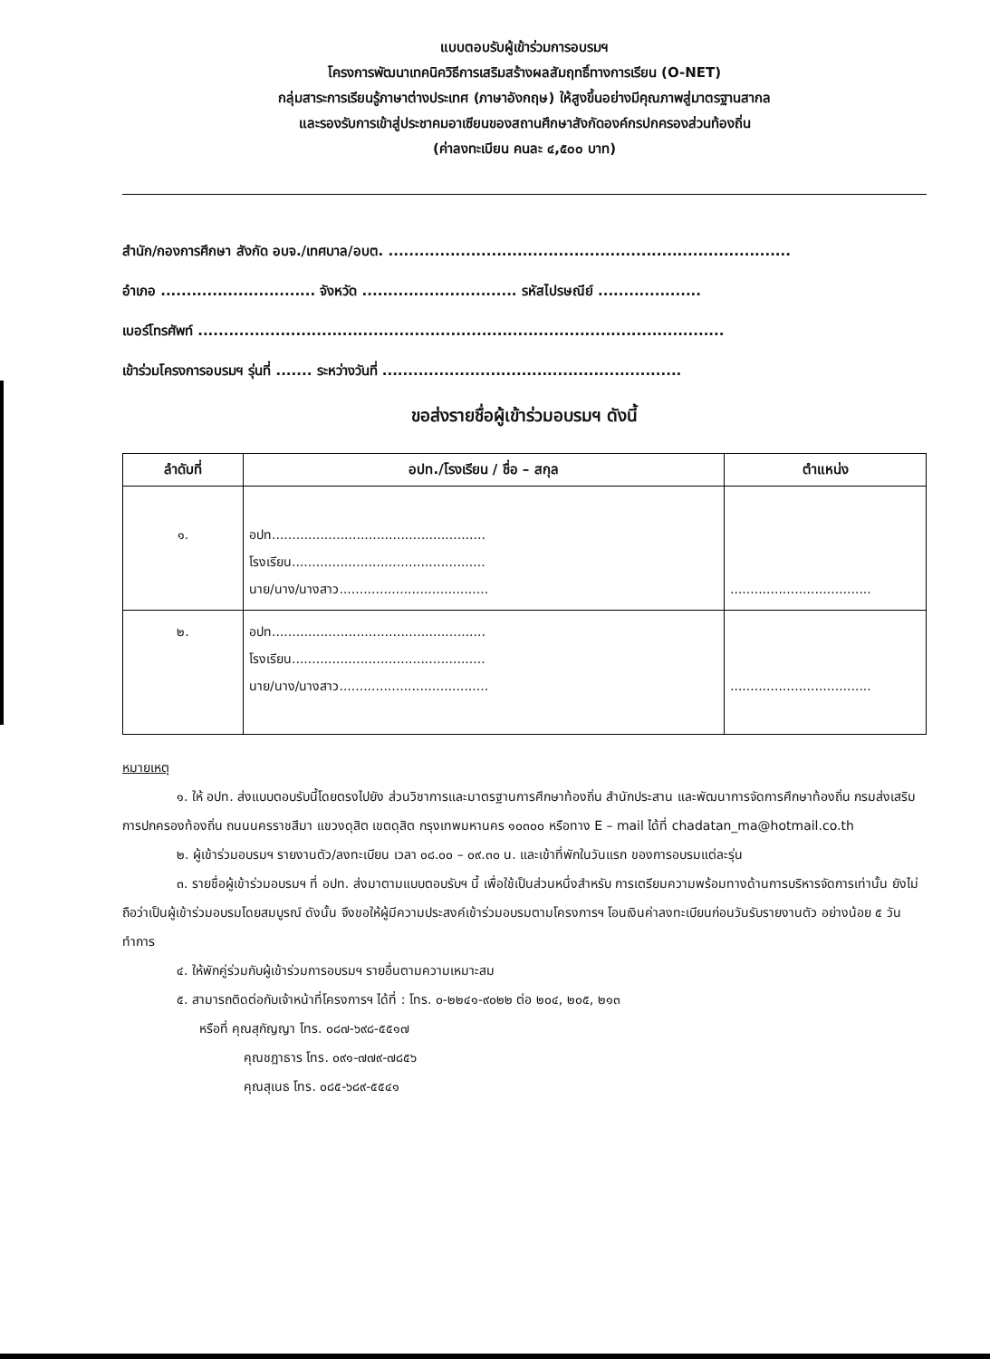แบบตอบรับผู้เข้าร่วมการอบรมฯ
โครงการพัฒนาเทคนิควิธีการเสริมสร้างผลสัมฤทธิ์ทางการเรียน (O-NET)
กลุ่มสาระการเรียนรู้ภาษาต่างประเทศ (ภาษาอังกฤษ) ให้สูงขึ้นอย่างมีคุณภาพสู่มาตรฐานสากล
และรองรับการเข้าสู่ประชาคมอาเซียนของสถานศึกษาสังกัดองค์กรปกครองส่วนท้องถิ่น
(ค่าลงทะเบียน คนละ ๔,๕๐๐ บาท)
สำนัก/กองการศึกษา สังกัด อบจ./เทศบาล/อบต. ..............................................................................
อำเภอ .............................. จังหวัด .............................. รหัสไปรษณีย์ ....................
เบอร์โทรศัพท์ ......................................................................................................
เข้าร่วมโครงการอบรมฯ รุ่นที่ ....... ระหว่างวันที่ ..........................................................
ขอส่งรายชื่อผู้เข้าร่วมอบรมฯ ดังนี้
| ลำดับที่ | อปท./โรงเรียน / ชื่อ – สกุล | ตำแหน่ง |
| --- | --- | --- |
| ๑. | อปท..................................................... โรงเรียน................................................ นาย/นาง/นางสาว..................................... | ................................... |
| ๒. | อปท..................................................... โรงเรียน................................................ นาย/นาง/นางสาว..................................... | ................................... |
หมายเหตุ
๑. ให้ อปท. ส่งแบบตอบรับนี้โดยตรงไปยัง ส่วนวิชาการและมาตรฐานการศึกษาท้องถิ่น สำนักประสาน และพัฒนาการจัดการศึกษาท้องถิ่น กรมส่งเสริมการปกครองท้องถิ่น ถนนนครราชสีมา แขวงดุสิต เขตดุสิต กรุงเทพมหานคร ๑๐๓๐๐ หรือทาง E – mail ได้ที่ chadatan_ma@hotmail.co.th
๒. ผู้เข้าร่วมอบรมฯ รายงานตัว/ลงทะเบียน เวลา ๐๘.๐๐ – ๐๙.๓๐ น. และเข้าที่พักในวันแรก ของการอบรมแต่ละรุ่น
๓. รายชื่อผู้เข้าร่วมอบรมฯ ที่ อปท. ส่งมาตามแบบตอบรับฯ นี้ เพื่อใช้เป็นส่วนหนึ่งสำหรับ การเตรียมความพร้อมทางด้านการบริหารจัดการเท่านั้น ยังไม่ถือว่าเป็นผู้เข้าร่วมอบรมโดยสมบูรณ์ ดังนั้น จึงขอให้ผู้มีความประสงค์เข้าร่วมอบรมตามโครงการฯ โอนเงินค่าลงทะเบียนก่อนวันรับรายงานตัว อย่างน้อย ๕ วันทำการ
๔. ให้พักคู่ร่วมกับผู้เข้าร่วมการอบรมฯ รายอื่นตามความเหมาะสม
๕. สามารถติดต่อกับเจ้าหน้าที่โครงการฯ ได้ที่ : โทร. ๐-๒๒๔๑-๙๐๒๒ ต่อ ๒๐๔, ๒๐๕, ๒๑๓
หรือที่ คุณสุกัญญา โทร. ๐๘๗-๖๙๘-๕๕๑๗
คุณชฎาธาร โทร. ๐๙๑-๗๗๙-๗๘๕๖
คุณสุเนธ โทร. ๐๘๕-๖๘๙-๕๕๔๑